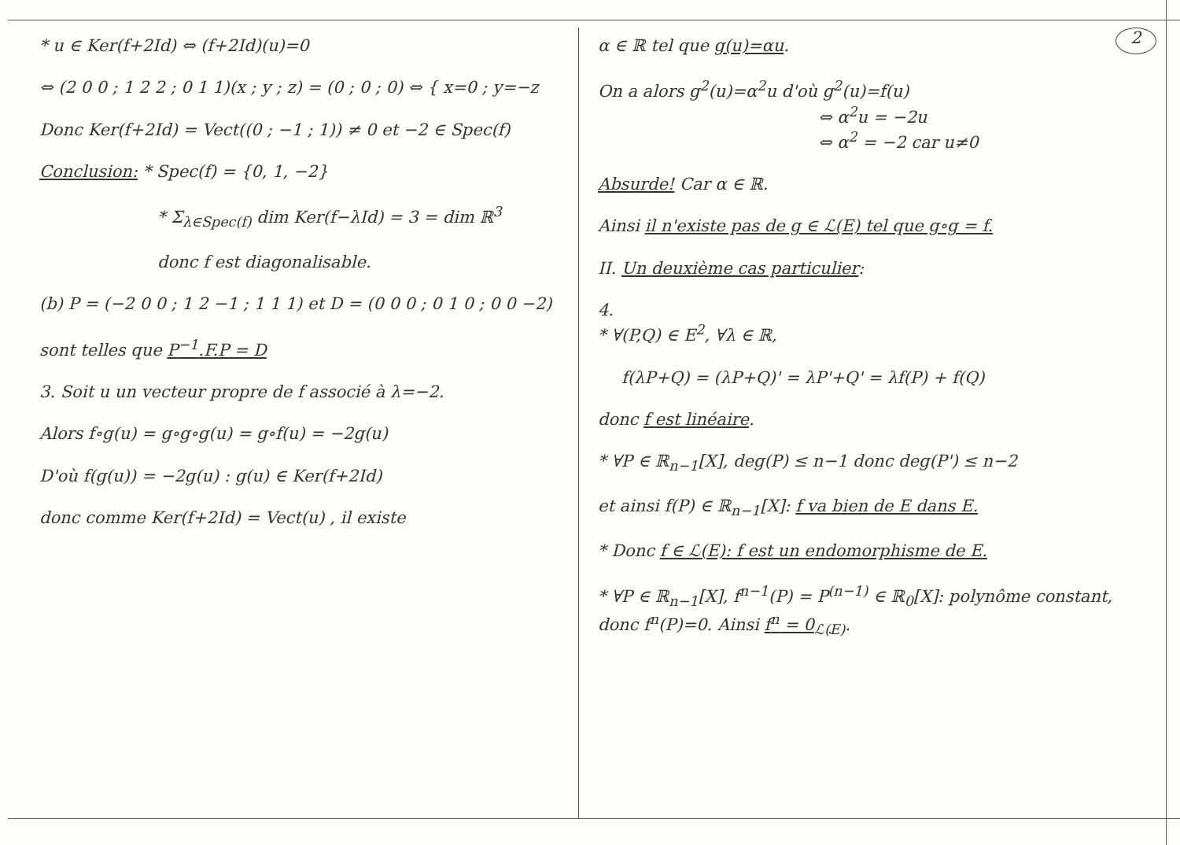* u ∈ Ker(f+2Id) ⇔ (f+2Id)(u)=0
⇔ (2 0 0 ; 1 2 2 ; 0 1 1)(x ; y ; z) = (0 ; 0 ; 0) ⇔ { x=0 ; y=−z
Donc Ker(f+2Id) = Vect((0 ; −1 ; 1)) ≠ 0 et −2 ∈ Spec(f)
Conclusion: * Spec(f) = {0, 1, −2}
* Σ<sub>λ∈Spec(f)</sub> dim Ker(f−λId) = 3 = dim ℝ<sup>3</sup>
donc f est diagonalisable.
(b) P = (−2 0 0 ; 1 2 −1 ; 1 1 1) et D = (0 0 0 ; 0 1 0 ; 0 0 −2)
sont telles que P<sup>−1</sup>.F.P = D
3. Soit u un vecteur propre de f associé à λ=−2.
Alors f∘g(u) = g∘g∘g(u) = g∘f(u) = −2g(u)
D'où f(g(u)) = −2g(u) : g(u) ∈ Ker(f+2Id)
donc comme Ker(f+2Id) = Vect(u) , il existe
α ∈ ℝ tel que g(u)=αu.
On a alors g<sup>2</sup>(u)=α<sup>2</sup>u d'où g<sup>2</sup>(u)=f(u)
⇔ α<sup>2</sup>u = −2u
⇔ α<sup>2</sup> = −2 car u≠0
Absurde! Car α ∈ ℝ.
Ainsi il n'existe pas de g ∈ ℒ(E) tel que g∘g = f.
II. Un deuxième cas particulier:
4.
* ∀(P,Q) ∈ E<sup>2</sup>, ∀λ ∈ ℝ,
f(λP+Q) = (λP+Q)' = λP'+Q' = λf(P) + f(Q)
donc f est linéaire.
* ∀P ∈ ℝ<sub>n−1</sub>[X], deg(P) ≤ n−1 donc deg(P') ≤ n−2
et ainsi f(P) ∈ ℝ<sub>n−1</sub>[X]: f va bien de E dans E.
* Donc f ∈ ℒ(E): f est un endomorphisme de E.
* ∀P ∈ ℝ<sub>n−1</sub>[X], f<sup>n−1</sup>(P) = P<sup>(n−1)</sup> ∈ ℝ<sub>0</sub>[X]: polynôme constant, donc f<sup>n</sup>(P)=0. Ainsi f<sup>n</sup> = 0<sub>ℒ(E)</sub>.
2